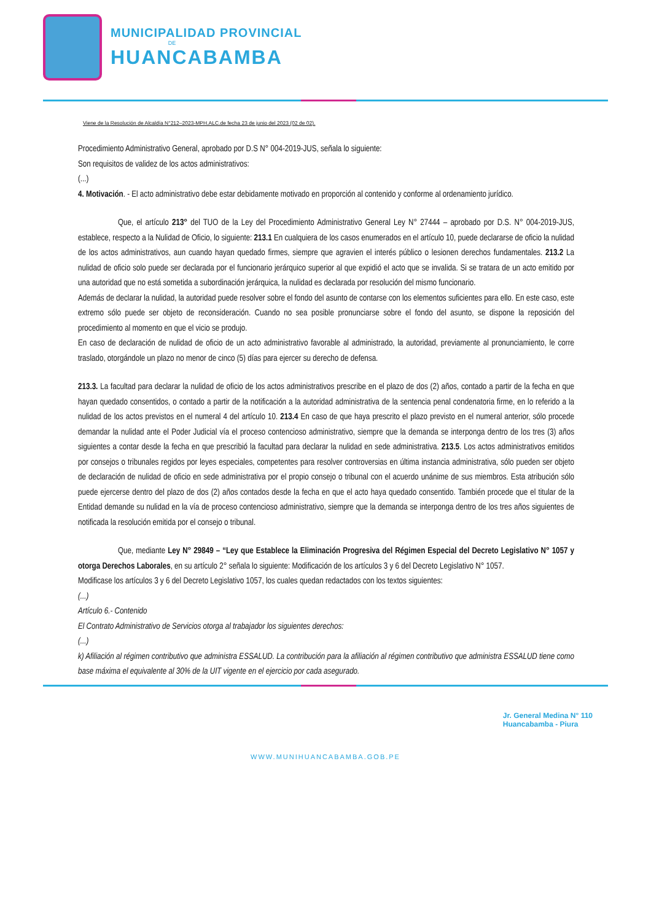MUNICIPALIDAD PROVINCIAL
DE
HUANCABAMBA
Viene de la Resolución de Alcaldía N°212–2023-MPH.ALC.de fecha 23 de junio del 2023 (02 de 02).
Procedimiento Administrativo General, aprobado por D.S N° 004-2019-JUS, señala lo siguiente:
Son requisitos de validez de los actos administrativos:
(...)
4. Motivación. - El acto administrativo debe estar debidamente motivado en proporción al contenido y conforme al ordenamiento jurídico.
Que, el artículo 213° del TUO de la Ley del Procedimiento Administrativo General Ley N° 27444 – aprobado por D.S. N° 004-2019-JUS, establece, respecto a la Nulidad de Oficio, lo siguiente: 213.1 En cualquiera de los casos enumerados en el artículo 10, puede declararse de oficio la nulidad de los actos administrativos, aun cuando hayan quedado firmes, siempre que agravien el interés público o lesionen derechos fundamentales. 213.2 La nulidad de oficio solo puede ser declarada por el funcionario jerárquico superior al que expidió el acto que se invalida. Si se tratara de un acto emitido por una autoridad que no está sometida a subordinación jerárquica, la nulidad es declarada por resolución del mismo funcionario.
Además de declarar la nulidad, la autoridad puede resolver sobre el fondo del asunto de contarse con los elementos suficientes para ello. En este caso, este extremo sólo puede ser objeto de reconsideración. Cuando no sea posible pronunciarse sobre el fondo del asunto, se dispone la reposición del procedimiento al momento en que el vicio se produjo.
En caso de declaración de nulidad de oficio de un acto administrativo favorable al administrado, la autoridad, previamente al pronunciamiento, le corre traslado, otorgándole un plazo no menor de cinco (5) días para ejercer su derecho de defensa.
213.3. La facultad para declarar la nulidad de oficio de los actos administrativos prescribe en el plazo de dos (2) años, contado a partir de la fecha en que hayan quedado consentidos, o contado a partir de la notificación a la autoridad administrativa de la sentencia penal condenatoria firme, en lo referido a la nulidad de los actos previstos en el numeral 4 del artículo 10. 213.4 En caso de que haya prescrito el plazo previsto en el numeral anterior, sólo procede demandar la nulidad ante el Poder Judicial vía el proceso contencioso administrativo, siempre que la demanda se interponga dentro de los tres (3) años siguientes a contar desde la fecha en que prescribió la facultad para declarar la nulidad en sede administrativa. 213.5. Los actos administrativos emitidos por consejos o tribunales regidos por leyes especiales, competentes para resolver controversias en última instancia administrativa, sólo pueden ser objeto de declaración de nulidad de oficio en sede administrativa por el propio consejo o tribunal con el acuerdo unánime de sus miembros. Esta atribución sólo puede ejercerse dentro del plazo de dos (2) años contados desde la fecha en que el acto haya quedado consentido. También procede que el titular de la Entidad demande su nulidad en la vía de proceso contencioso administrativo, siempre que la demanda se interponga dentro de los tres años siguientes de notificada la resolución emitida por el consejo o tribunal.
Que, mediante Ley N° 29849 – “Ley que Establece la Eliminación Progresiva del Régimen Especial del Decreto Legislativo N° 1057 y otorga Derechos Laborales, en su artículo 2° señala lo siguiente: Modificación de los artículos 3 y 6 del Decreto Legislativo N° 1057.
Modificase los artículos 3 y 6 del Decreto Legislativo 1057, los cuales quedan redactados con los textos siguientes:
(...)
Artículo 6.- Contenido
El Contrato Administrativo de Servicios otorga al trabajador los siguientes derechos:
(...)
k) Afiliación al régimen contributivo que administra ESSALUD. La contribución para la afiliación al régimen contributivo que administra ESSALUD tiene como base máxima el equivalente al 30% de la UIT vigente en el ejercicio por cada asegurado.
Jr. General Medina N° 110
Huancabamba - Piura
WWW.MUNIHUANCABAMBA.GOB.PE